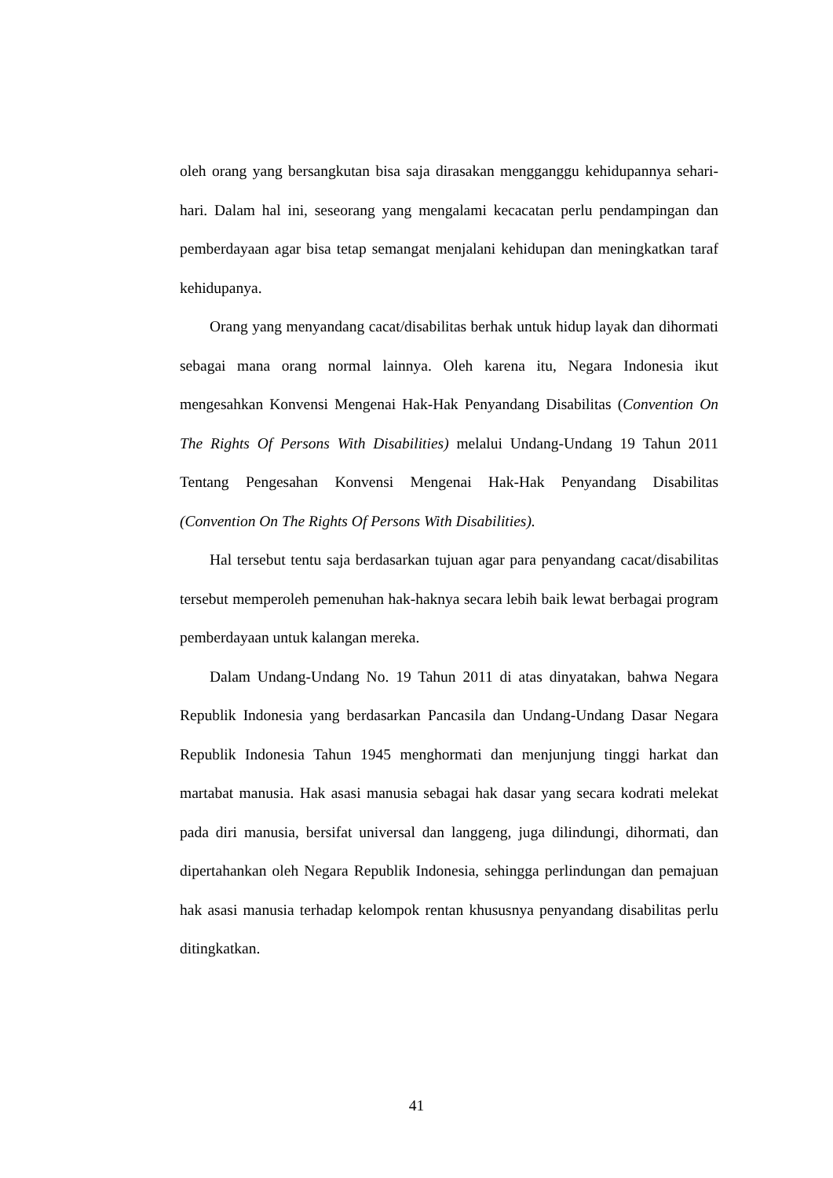oleh orang yang bersangkutan bisa saja dirasakan mengganggu kehidupannya sehari-hari. Dalam hal ini, seseorang yang mengalami kecacatan perlu pendampingan dan pemberdayaan agar bisa tetap semangat menjalani kehidupan dan meningkatkan taraf kehidupanya.
Orang yang menyandang cacat/disabilitas berhak untuk hidup layak dan dihormati sebagai mana orang normal lainnya. Oleh karena itu, Negara Indonesia ikut mengesahkan Konvensi Mengenai Hak-Hak Penyandang Disabilitas (Convention On The Rights Of Persons With Disabilities) melalui Undang-Undang 19 Tahun 2011 Tentang Pengesahan Konvensi Mengenai Hak-Hak Penyandang Disabilitas (Convention On The Rights Of Persons With Disabilities).
Hal tersebut tentu saja berdasarkan tujuan agar para penyandang cacat/disabilitas tersebut memperoleh pemenuhan hak-haknya secara lebih baik lewat berbagai program pemberdayaan untuk kalangan mereka.
Dalam Undang-Undang No. 19 Tahun 2011 di atas dinyatakan, bahwa Negara Republik Indonesia yang berdasarkan Pancasila dan Undang-Undang Dasar Negara Republik Indonesia Tahun 1945 menghormati dan menjunjung tinggi harkat dan martabat manusia. Hak asasi manusia sebagai hak dasar yang secara kodrati melekat pada diri manusia, bersifat universal dan langgeng, juga dilindungi, dihormati, dan dipertahankan oleh Negara Republik Indonesia, sehingga perlindungan dan pemajuan hak asasi manusia terhadap kelompok rentan khususnya penyandang disabilitas perlu ditingkatkan.
41